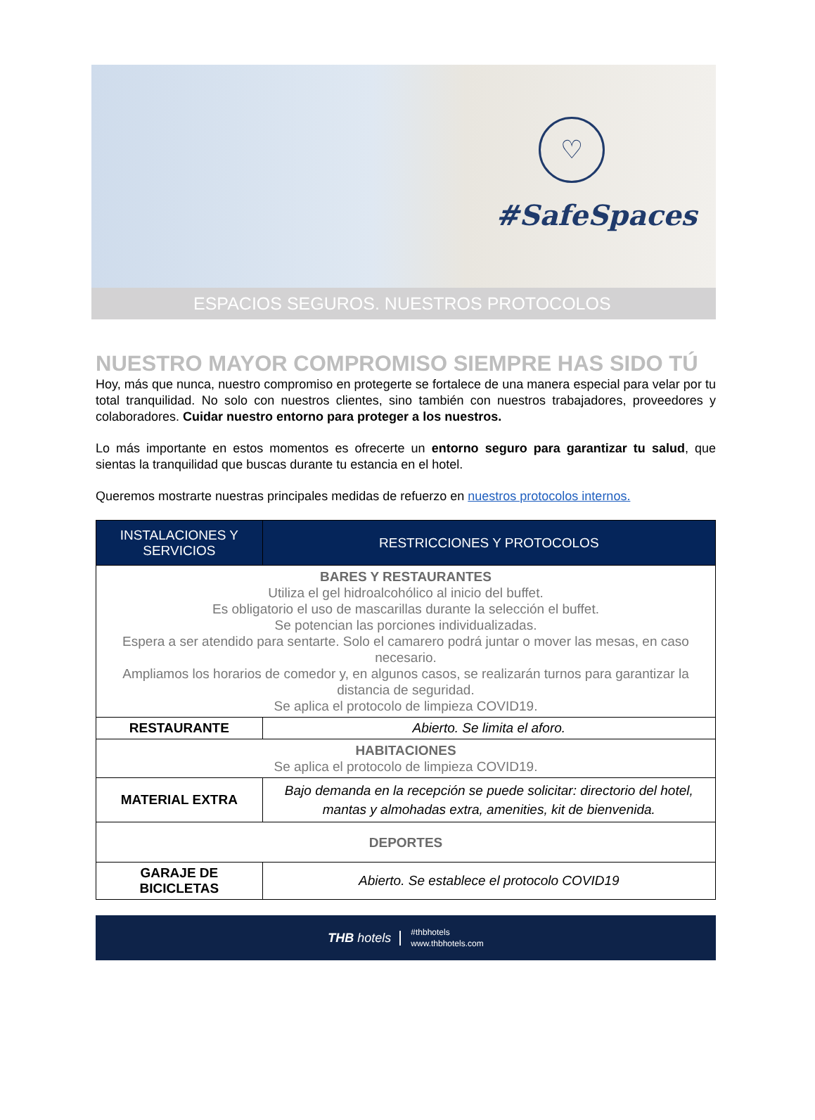♡
#SafeSpaces
ESPACIOS SEGUROS. NUESTROS PROTOCOLOS
NUESTRO MAYOR COMPROMISO SIEMPRE HAS SIDO TÚ
Hoy, más que nunca, nuestro compromiso en protegerte se fortalece de una manera especial para velar por tu total tranquilidad. No solo con nuestros clientes, sino también con nuestros trabajadores, proveedores y colaboradores. Cuidar nuestro entorno para proteger a los nuestros.
Lo más importante en estos momentos es ofrecerte un entorno seguro para garantizar tu salud, que sientas la tranquilidad que buscas durante tu estancia en el hotel.
Queremos mostrarte nuestras principales medidas de refuerzo en nuestros protocolos internos.
| INSTALACIONES Y SERVICIOS | RESTRICCIONES Y PROTOCOLOS |
| --- | --- |
| BARES Y RESTAURANTES Utiliza el gel hidroalcohólico al inicio del buffet. Es obligatorio el uso de mascarillas durante la selección el buffet. Se potencian las porciones individualizadas. Espera a ser atendido para sentarte. Solo el camarero podrá juntar o mover las mesas, en caso necesario. Ampliamos los horarios de comedor y, en algunos casos, se realizarán turnos para garantizar la distancia de seguridad. Se aplica el protocolo de limpieza COVID19. | |
| RESTAURANTE | Abierto. Se limita el aforo. |
| HABITACIONES Se aplica el protocolo de limpieza COVID19. | |
| MATERIAL EXTRA | Bajo demanda en la recepción se puede solicitar: directorio del hotel, mantas y almohadas extra, amenities, kit de bienvenida. |
| DEPORTES | |
| GARAJE DE BICICLETAS | Abierto. Se establece el protocolo COVID19 |
THB hotels
#thbhotels
www.thbhotels.com